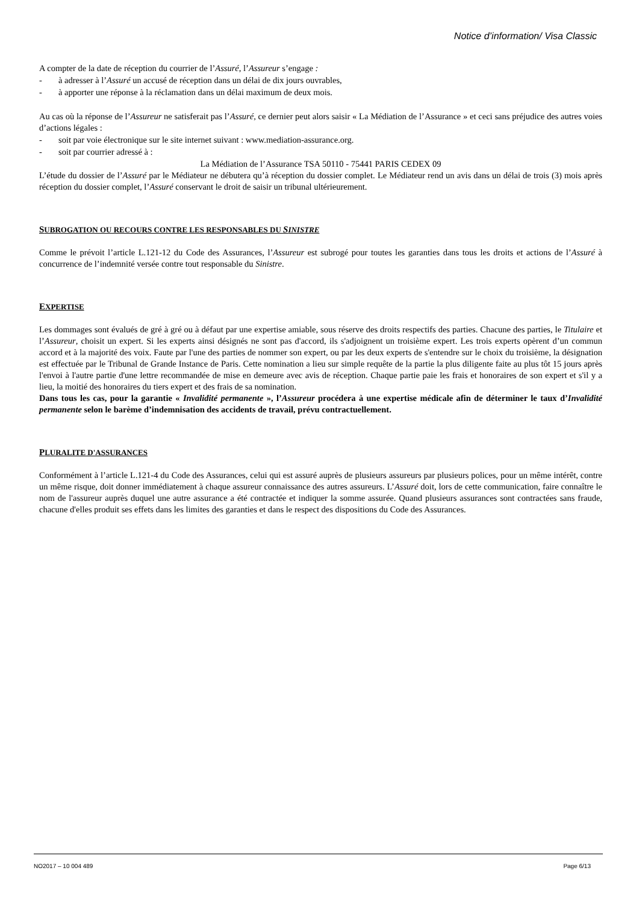Notice d’information/ Visa Classic
A compter de la date de réception du courrier de l’Assuré, l’Assureur s’engage :
- à adresser à l’Assuré un accusé de réception dans un délai de dix jours ouvrables,
- à apporter une réponse à la réclamation dans un délai maximum de deux mois.
Au cas où la réponse de l’Assureur ne satisferait pas l’Assuré, ce dernier peut alors saisir « La Médiation de l’Assurance » et ceci sans préjudice des autres voies d’actions légales :
- soit par voie électronique sur le site internet suivant : www.mediation-assurance.org.
- soit par courrier adressé à :
La Médiation de l’Assurance TSA 50110 - 75441 PARIS CEDEX 09
L’étude du dossier de l’Assuré par le Médiateur ne débutera qu’à réception du dossier complet. Le Médiateur rend un avis dans un délai de trois (3) mois après réception du dossier complet, l’Assuré conservant le droit de saisir un tribunal ultérieurement.
SUBROGATION OU RECOURS CONTRE LES RESPONSABLES DU SINISTRE
Comme le prévoit l’article L.121-12 du Code des Assurances, l’Assureur est subrogé pour toutes les garanties dans tous les droits et actions de l’Assuré à concurrence de l’indemnité versée contre tout responsable du Sinistre.
EXPERTISE
Les dommages sont évalués de gré à gré ou à défaut par une expertise amiable, sous réserve des droits respectifs des parties. Chacune des parties, le Titulaire et l’Assureur, choisit un expert. Si les experts ainsi désignés ne sont pas d'accord, ils s'adjoignent un troisième expert. Les trois experts opèrent d’un commun accord et à la majorité des voix. Faute par l'une des parties de nommer son expert, ou par les deux experts de s'entendre sur le choix du troisième, la désignation est effectuée par le Tribunal de Grande Instance de Paris. Cette nomination a lieu sur simple requête de la partie la plus diligente faite au plus tôt 15 jours après l'envoi à l'autre partie d'une lettre recommandée de mise en demeure avec avis de réception. Chaque partie paie les frais et honoraires de son expert et s'il y a lieu, la moitié des honoraires du tiers expert et des frais de sa nomination.
Dans tous les cas, pour la garantie « Invalidité permanente », l’Assureur procédera à une expertise médicale afin de déterminer le taux d’Invalidité permanente selon le barème d’indemnisation des accidents de travail, prévu contractuellement.
PLURALITE D'ASSURANCES
Conformément à l’article L.121-4 du Code des Assurances, celui qui est assuré auprès de plusieurs assureurs par plusieurs polices, pour un même intérêt, contre un même risque, doit donner immédiatement à chaque assureur connaissance des autres assureurs. L’Assuré doit, lors de cette communication, faire connaître le nom de l'assureur auprès duquel une autre assurance a été contractée et indiquer la somme assurée. Quand plusieurs assurances sont contractées sans fraude, chacune d'elles produit ses effets dans les limites des garanties et dans le respect des dispositions du Code des Assurances.
NO2017 – 10 004 489 Page 6/13